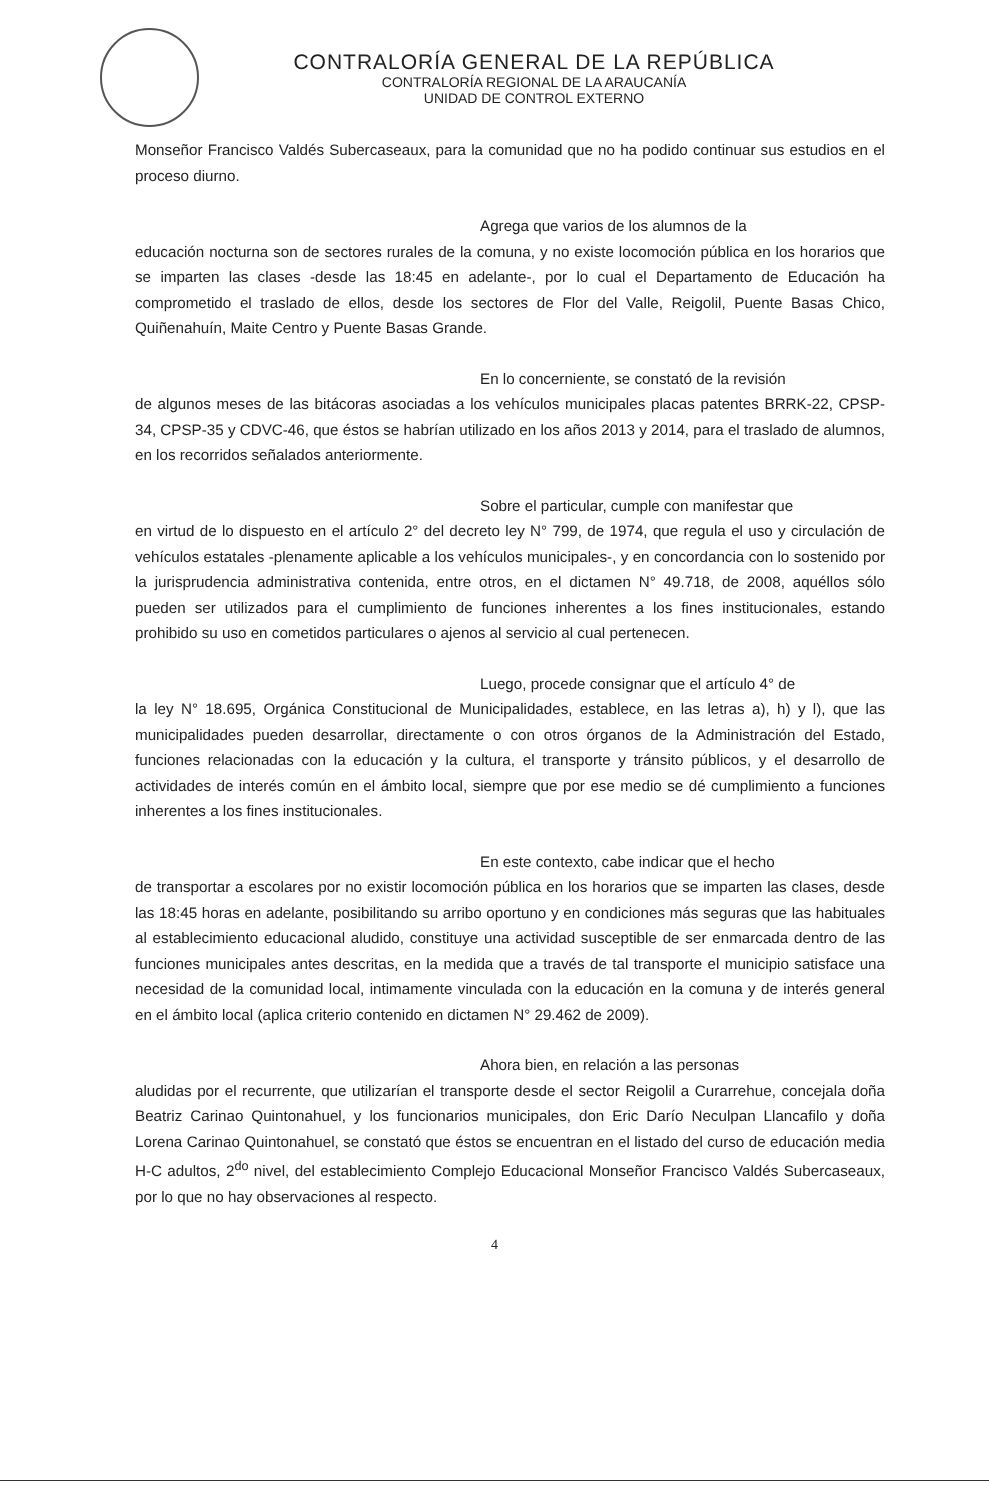CONTRALORÍA GENERAL DE LA REPÚBLICA
CONTRALORÍA REGIONAL DE LA ARAUCANÍA
UNIDAD DE CONTROL EXTERNO
Monseñor Francisco Valdés Subercaseaux, para la comunidad que no ha podido continuar sus estudios en el proceso diurno.
Agrega que varios de los alumnos de la
educación nocturna son de sectores rurales de la comuna, y no existe locomoción pública en los horarios que se imparten las clases -desde las 18:45 en adelante-, por lo cual el Departamento de Educación ha comprometido el traslado de ellos, desde los sectores de Flor del Valle, Reigolil, Puente Basas Chico, Quiñenahuín, Maite Centro y Puente Basas Grande.
En lo concerniente, se constató de la revisión
de algunos meses de las bitácoras asociadas a los vehículos municipales placas patentes BRRK-22, CPSP-34, CPSP-35 y CDVC-46, que éstos se habrían utilizado en los años 2013 y 2014, para el traslado de alumnos, en los recorridos señalados anteriormente.
Sobre el particular, cumple con manifestar que
en virtud de lo dispuesto en el artículo 2° del decreto ley N° 799, de 1974, que regula el uso y circulación de vehículos estatales -plenamente aplicable a los vehículos municipales-, y en concordancia con lo sostenido por la jurisprudencia administrativa contenida, entre otros, en el dictamen N° 49.718, de 2008, aquéllos sólo pueden ser utilizados para el cumplimiento de funciones inherentes a los fines institucionales, estando prohibido su uso en cometidos particulares o ajenos al servicio al cual pertenecen.
Luego, procede consignar que el artículo 4° de
la ley N° 18.695, Orgánica Constitucional de Municipalidades, establece, en las letras a), h) y l), que las municipalidades pueden desarrollar, directamente o con otros órganos de la Administración del Estado, funciones relacionadas con la educación y la cultura, el transporte y tránsito públicos, y el desarrollo de actividades de interés común en el ámbito local, siempre que por ese medio se dé cumplimiento a funciones inherentes a los fines institucionales.
En este contexto, cabe indicar que el hecho
de transportar a escolares por no existir locomoción pública en los horarios que se imparten las clases, desde las 18:45 horas en adelante, posibilitando su arribo oportuno y en condiciones más seguras que las habituales al establecimiento educacional aludido, constituye una actividad susceptible de ser enmarcada dentro de las funciones municipales antes descritas, en la medida que a través de tal transporte el municipio satisface una necesidad de la comunidad local, intimamente vinculada con la educación en la comuna y de interés general en el ámbito local (aplica criterio contenido en dictamen N° 29.462 de 2009).
Ahora bien, en relación a las personas
aludidas por el recurrente, que utilizarían el transporte desde el sector Reigolil a Curarrehue, concejala doña Beatriz Carinao Quintonahuel, y los funcionarios municipales, don Eric Darío Neculpan Llancafilo y doña Lorena Carinao Quintonahuel, se constató que éstos se encuentran en el listado del curso de educación media H-C adultos, 2<sup>do</sup> nivel, del establecimiento Complejo Educacional Monseñor Francisco Valdés Subercaseaux, por lo que no hay observaciones al respecto.
4